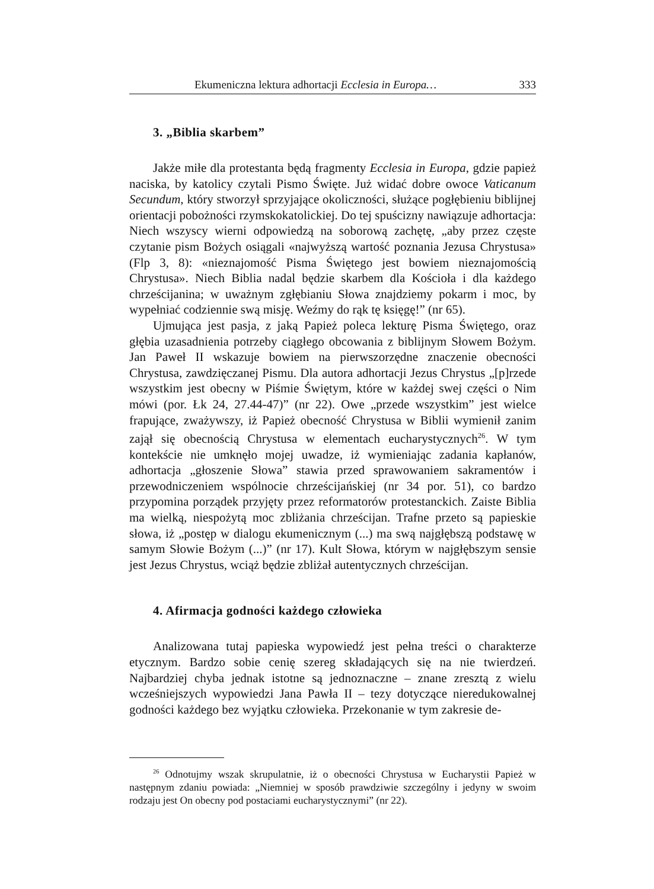Ekumeniczna lektura adhortacji Ecclesia in Europa… 333
3. „Biblia skarbem”
Jakże miłe dla protestanta będą fragmenty Ecclesia in Europa, gdzie papież naciska, by katolicy czytali Pismo Święte. Już widać dobre owoce Vaticanum Secundum, który stworzył sprzyjające okoliczności, służące pogłębieniu biblijnej orientacji pobożności rzymskokatolickiej. Do tej spuścizny nawiązuje adhortacja: Niech wszyscy wierni odpowiedzą na soborową zachętę, „aby przez częste czytanie pism Bożych osiągali «najwyższą wartość poznania Jezusa Chrystusa» (Flp 3, 8): «nieznajomość Pisma Świętego jest bowiem nieznajomością Chrystusa». Niech Biblia nadal będzie skarbem dla Kościoła i dla każdego chrześcijanina; w uważnym zgłębianiu Słowa znajdziemy pokarm i moc, by wypełniać codziennie swą misję. Weźmy do rąk tę księgę!” (nr 65).
Ujmująca jest pasja, z jaką Papież poleca lekturę Pisma Świętego, oraz głębia uzasadnienia potrzeby ciągłego obcowania z biblijnym Słowem Bożym. Jan Paweł II wskazuje bowiem na pierwszorzędne znaczenie obecności Chrystusa, zawdzięczanej Pismu. Dla autora adhortacji Jezus Chrystus „[p]rzede wszystkim jest obecny w Piśmie Świętym, które w każdej swej części o Nim mówi (por. Łk 24, 27.44-47)” (nr 22). Owe „przede wszystkim” jest wielce frapujące, zważywszy, iż Papież obecność Chrystusa w Biblii wymienił zanim zajął się obecnością Chrystusa w elementach eucharystycznych<sup>26</sup>. W tym kontekście nie umknęło mojej uwadze, iż wymieniając zadania kapłanów, adhortacja „głoszenie Słowa” stawia przed sprawowaniem sakramentów i przewodniczeniem wspólnocie chrześcijańskiej (nr 34 por. 51), co bardzo przypomina porządek przyjęty przez reformatorów protestanckich. Zaiste Biblia ma wielką, niespożytą moc zbliżania chrześcijan. Trafne przeto są papieskie słowa, iż „postęp w dialogu ekumenicznym (...) ma swą najgłębszą podstawę w samym Słowie Bożym (...)” (nr 17). Kult Słowa, którym w najgłębszym sensie jest Jezus Chrystus, wciąż będzie zbliżał autentycznych chrześcijan.
4. Afirmacja godności każdego człowieka
Analizowana tutaj papieska wypowiedź jest pełna treści o charakterze etycznym. Bardzo sobie cenię szereg składających się na nie twierdzeń. Najbardziej chyba jednak istotne są jednoznaczne – znane zresztą z wielu wcześniejszych wypowiedzi Jana Pawła II – tezy dotyczące nieredukowalnej godności każdego bez wyjątku człowieka. Przekonanie w tym zakresie de-
<sup>26</sup> Odnotujmy wszak skrupulatnie, iż o obecności Chrystusa w Eucharystii Papież w następnym zdaniu powiada: „Niemniej w sposób prawdziwie szczególny i jedyny w swoim rodzaju jest On obecny pod postaciami eucharystycznymi” (nr 22).